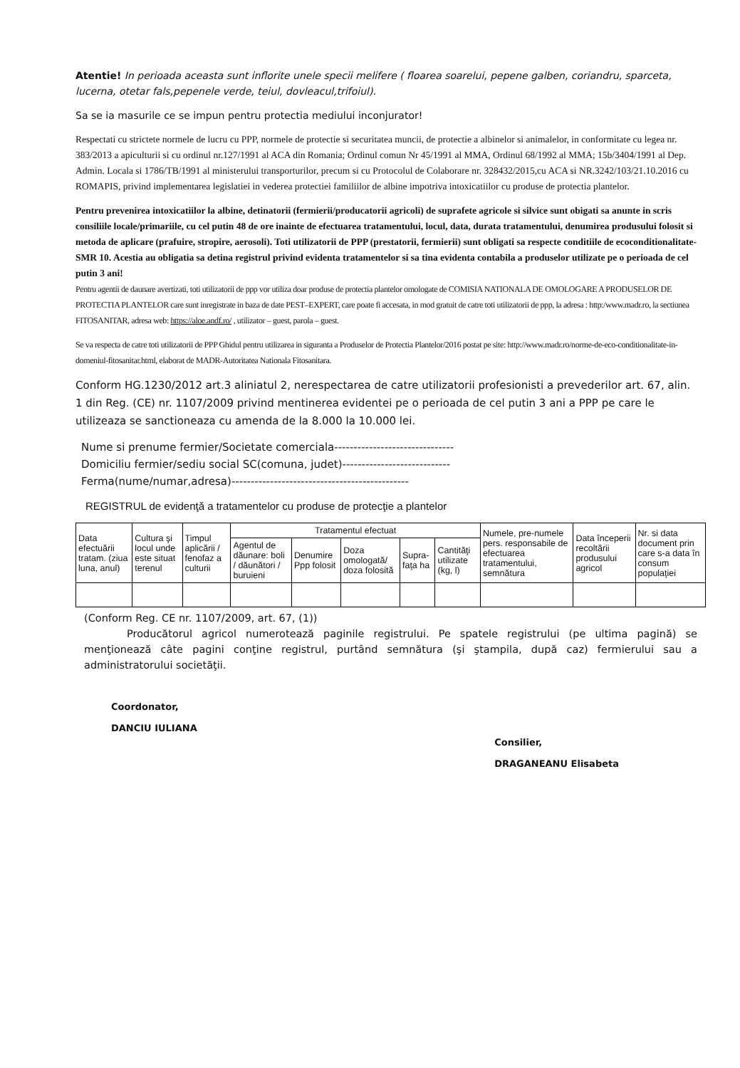Atentie! In perioada aceasta sunt inflorite unele specii melifere ( floarea soarelui, pepene galben, coriandru, sparceta, lucerna, otetar fals,pepenele verde, teiul, dovleacul,trifoiul).
Sa se ia masurile ce se impun pentru protectia mediului inconjurator!
Respectati cu strictete normele de lucru cu PPP, normele de protectie si securitatea muncii, de protectie a albinelor si animalelor, in conformitate cu legea nr. 383/2013 a apiculturii si cu ordinul nr.127/1991 al ACA din Romania; Ordinul comun Nr 45/1991 al MMA, Ordinul 68/1992 al MMA; 15b/3404/1991 al Dep. Admin. Locala si 1786/TB/1991 al ministerului transporturilor, precum si cu Protocolul de Colaborare nr. 328432/2015,cu ACA si NR.3242/103/21.10.2016 cu ROMAPIS, privind implementarea legislatiei in vederea protectiei familiilor de albine impotriva intoxicatiilor cu produse de protectia plantelor.
Pentru prevenirea intoxicatiilor la albine, detinatorii (fermierii/producatorii agricoli) de suprafete agricole si silvice sunt obigati sa anunte in scris consiliile locale/primariile, cu cel putin 48 de ore inainte de efectuarea tratamentului, locul, data, durata tratamentului, denumirea produsului folosit si metoda de aplicare (prafuire, stropire, aerosoli). Toti utilizatorii de PPP (prestatorii, fermierii) sunt obligati sa respecte conditiile de ecoconditionalitate-SMR 10. Acestia au obligatia sa detina registrul privind evidenta tratamentelor si sa tina evidenta contabila a produselor utilizate pe o perioada de cel putin 3 ani!
Pentru agentii de daunare avertizati, toti utilizatorii de ppp vor utiliza doar produse de protectia plantelor omologate de COMISIA NATIONALA DE OMOLOGARE A PRODUSELOR DE PROTECTIA PLANTELOR care sunt inregistrate in baza de date PEST–EXPERT, care poate fi accesata, in mod gratuit de catre toti utilizatorii de ppp, la adresa : http:/www.madr.ro, la sectiunea FITOSANITAR, adresa web: https://aloe.andf.ro/ , utilizator – guest, parola – guest.
Se va respecta de catre toti utilizatorii de PPP Ghidul pentru utilizarea in siguranta a Produselor de Protectia Plantelor/2016 postat pe site: http://www.madr.ro/norme-de-eco-conditionalitate-in-domeniul-fitosanitar.html, elaborat de MADR-Autoritatea Nationala Fitosanitara.
Conform HG.1230/2012 art.3 aliniatul 2, nerespectarea de catre utilizatorii profesionisti a prevederilor art. 67, alin. 1 din Reg. (CE) nr. 1107/2009 privind mentinerea evidentei pe o perioada de cel putin 3 ani a PPP pe care le utilizeaza se sanctioneaza cu amenda de la 8.000 la 10.000 lei.
Nume si prenume fermier/Societate comerciala-------------------------------
Domiciliu fermier/sediu social SC(comuna, judet)----------------------------
Ferma(nume/numar,adresa)----------------------------------------------
REGISTRUL de evidenţă a tratamentelor cu produse de protecţie a plantelor
| Data efectuării tratam. (ziua luna, anul) | Cultura şi locul unde este situat terenul | Timpul aplicării / fenofaz a culturii | Tratamentul efectuat | | | | | Numele, pre-numele pers. responsabile de efectuarea tratamentului, semnătura | Data începerii recoltării produsului agricol | Nr. si data document prin care s-a data în consum populaţiei |
| | | | Agentul de dăunare: boli / dăunători / buruieni | Denumire Ppp folosit | Doza omologată/ doza folosită | Supra-faţa ha | Cantităţi utilizate (kg, l) | | | |
(Conform Reg. CE nr. 1107/2009, art. 67, (1))
Producătorul agricol numerotează paginile registrului. Pe spatele registrului (pe ultima pagină) se menţionează câte pagini conţine registrul, purtând semnătura (şi ştampila, după caz) fermierului sau a administratorului societăţii.
Coordonator,
DANCIU IULIANA
Consilier,
DRAGANEANU Elisabeta